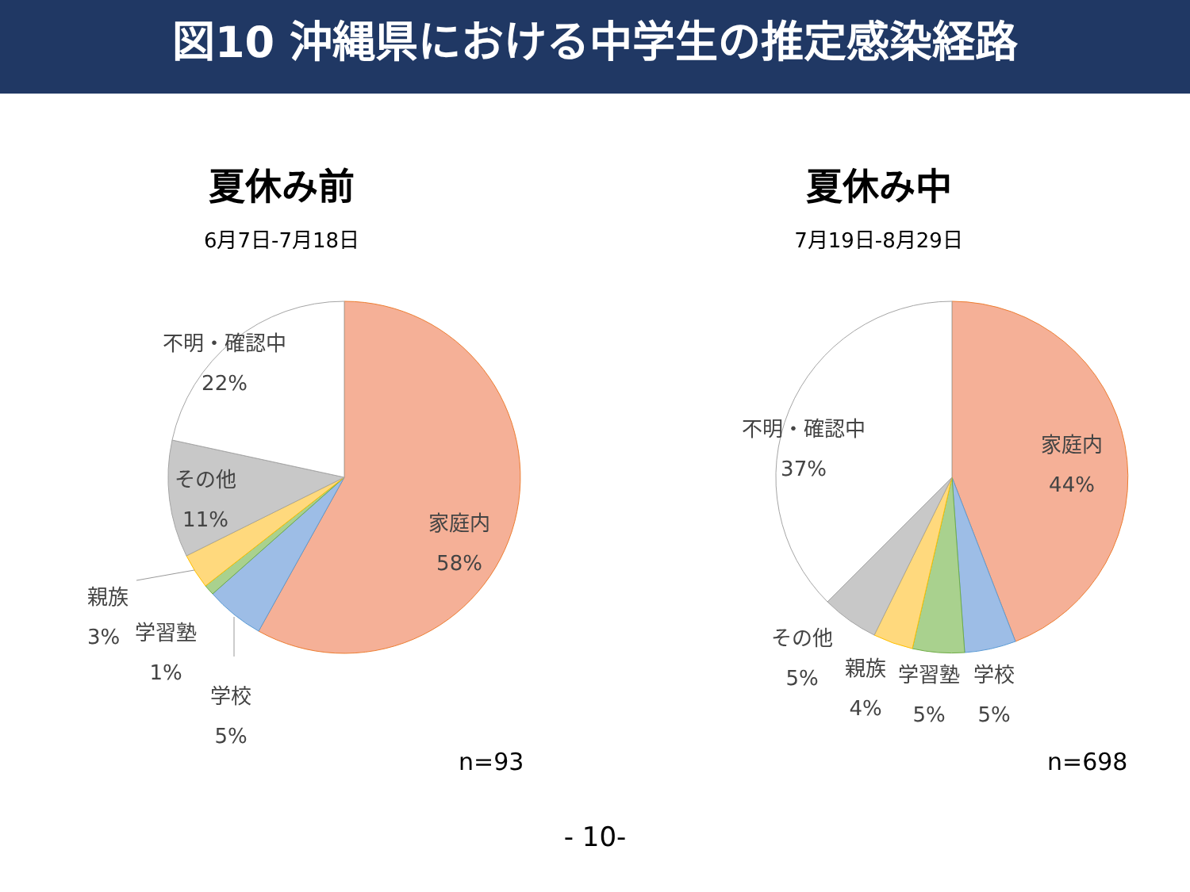図10 沖縄県における中学生の推定感染経路
夏休み前
6月7日-7月18日
不明・確認中
22%
その他
11%
家庭内
58%
親族
3%
学習塾
1%
学校
5%
n=93
夏休み中
7月19日-8月29日
不明・確認中
37%
家庭内
44%
その他
5%
親族
4%
学習塾
5%
学校
5%
n=698
- 10-